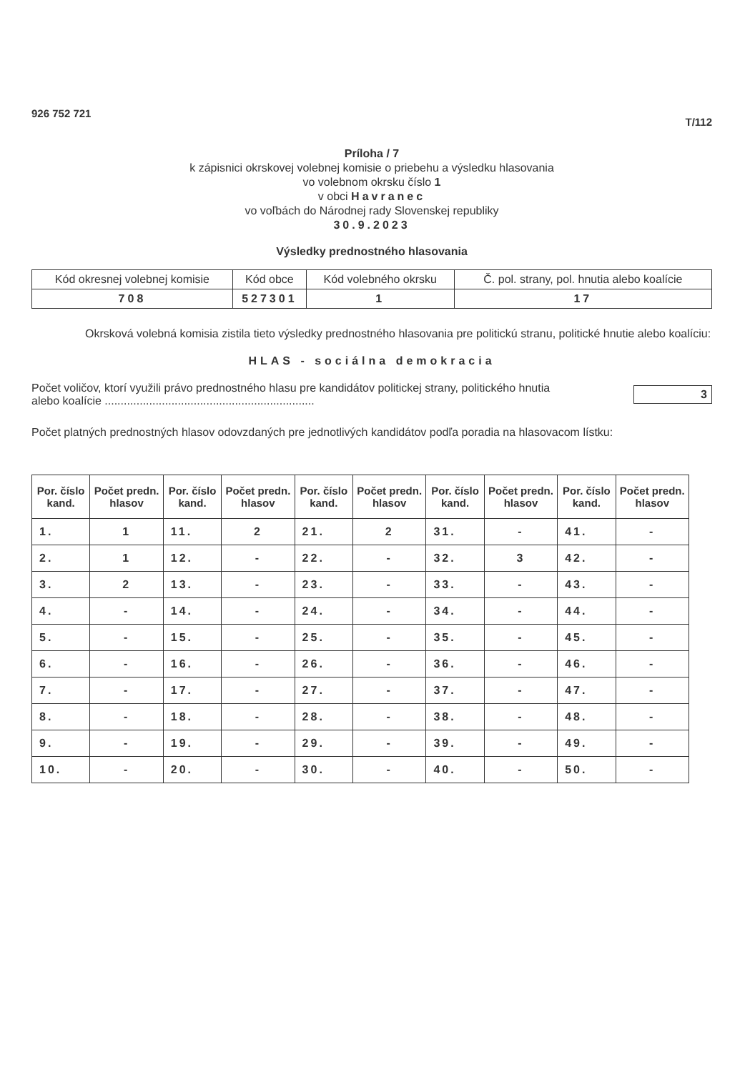926 752 721 T/112
Príloha / 7
k zápisnici okrskovej volebnej komisie o priebehu a výsledku hlasovania
vo volebnom okrsku číslo 1
v obci Havranec
vo voľbách do Národnej rady Slovenskej republiky
30.9.2023
Výsledky prednostného hlasovania
| Kód okresnej volebnej komisie | Kód obce | Kód volebného okrsku | Č. pol. strany, pol. hnutia alebo koalície |
| 708 | 527301 | 1 | 17 |
Okrsková volebná komisia zistila tieto výsledky prednostného hlasovania pre politickú stranu, politické hnutie alebo koalíciu:
HLAS - sociálna demokracia
Počet voličov, ktorí využili právo prednostného hlasu pre kandidátov politickej strany, politického hnutia
alebo koalície .................................................................. 3
Počet platných prednostných hlasov odovzdaných pre jednotlivých kandidátov podľa poradia na hlasovacom lístku:
| Por. číslo kand. | Počet predn. hlasov | Por. číslo kand. | Počet predn. hlasov | Por. číslo kand. | Počet predn. hlasov | Por. číslo kand. | Počet predn. hlasov | Por. číslo kand. | Počet predn. hlasov |
| --- | --- | --- | --- | --- | --- | --- | --- | --- | --- |
| 1. | 1 | 11. | 2 | 21. | 2 | 31. | - | 41. | - |
| 2. | 1 | 12. | - | 22. | - | 32. | 3 | 42. | - |
| 3. | 2 | 13. | - | 23. | - | 33. | - | 43. | - |
| 4. | - | 14. | - | 24. | - | 34. | - | 44. | - |
| 5. | - | 15. | - | 25. | - | 35. | - | 45. | - |
| 6. | - | 16. | - | 26. | - | 36. | - | 46. | - |
| 7. | - | 17. | - | 27. | - | 37. | - | 47. | - |
| 8. | - | 18. | - | 28. | - | 38. | - | 48. | - |
| 9. | - | 19. | - | 29. | - | 39. | - | 49. | - |
| 10. | - | 20. | - | 30. | - | 40. | - | 50. | - |